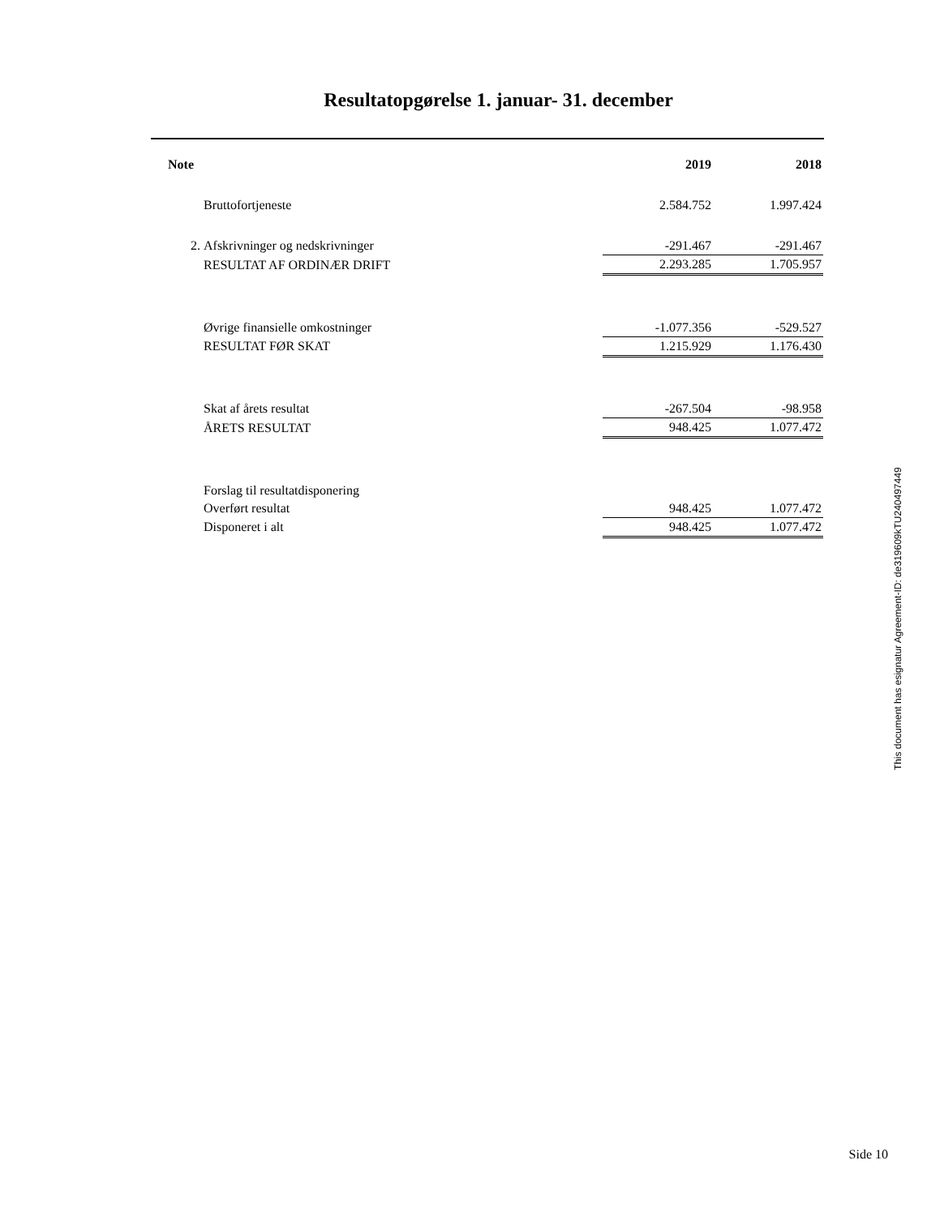Resultatopgørelse 1. januar- 31. december
| Note | | 2019 | 2018 |
| --- | --- | --- | --- |
| | Bruttofortjeneste | 2.584.752 | 1.997.424 |
| 2. | Afskrivninger og nedskrivninger | -291.467 | -291.467 |
| | RESULTAT AF ORDINÆR DRIFT | 2.293.285 | 1.705.957 |
| | Øvrige finansielle omkostninger | -1.077.356 | -529.527 |
| | RESULTAT FØR SKAT | 1.215.929 | 1.176.430 |
| | Skat af årets resultat | -267.504 | -98.958 |
| | ÅRETS RESULTAT | 948.425 | 1.077.472 |
| | Forslag til resultatdisponering | | |
| | Overført resultat | 948.425 | 1.077.472 |
| | Disponeret i alt | 948.425 | 1.077.472 |
This document has esignatur Agreement-ID: de319609kTU240497449
Side 10